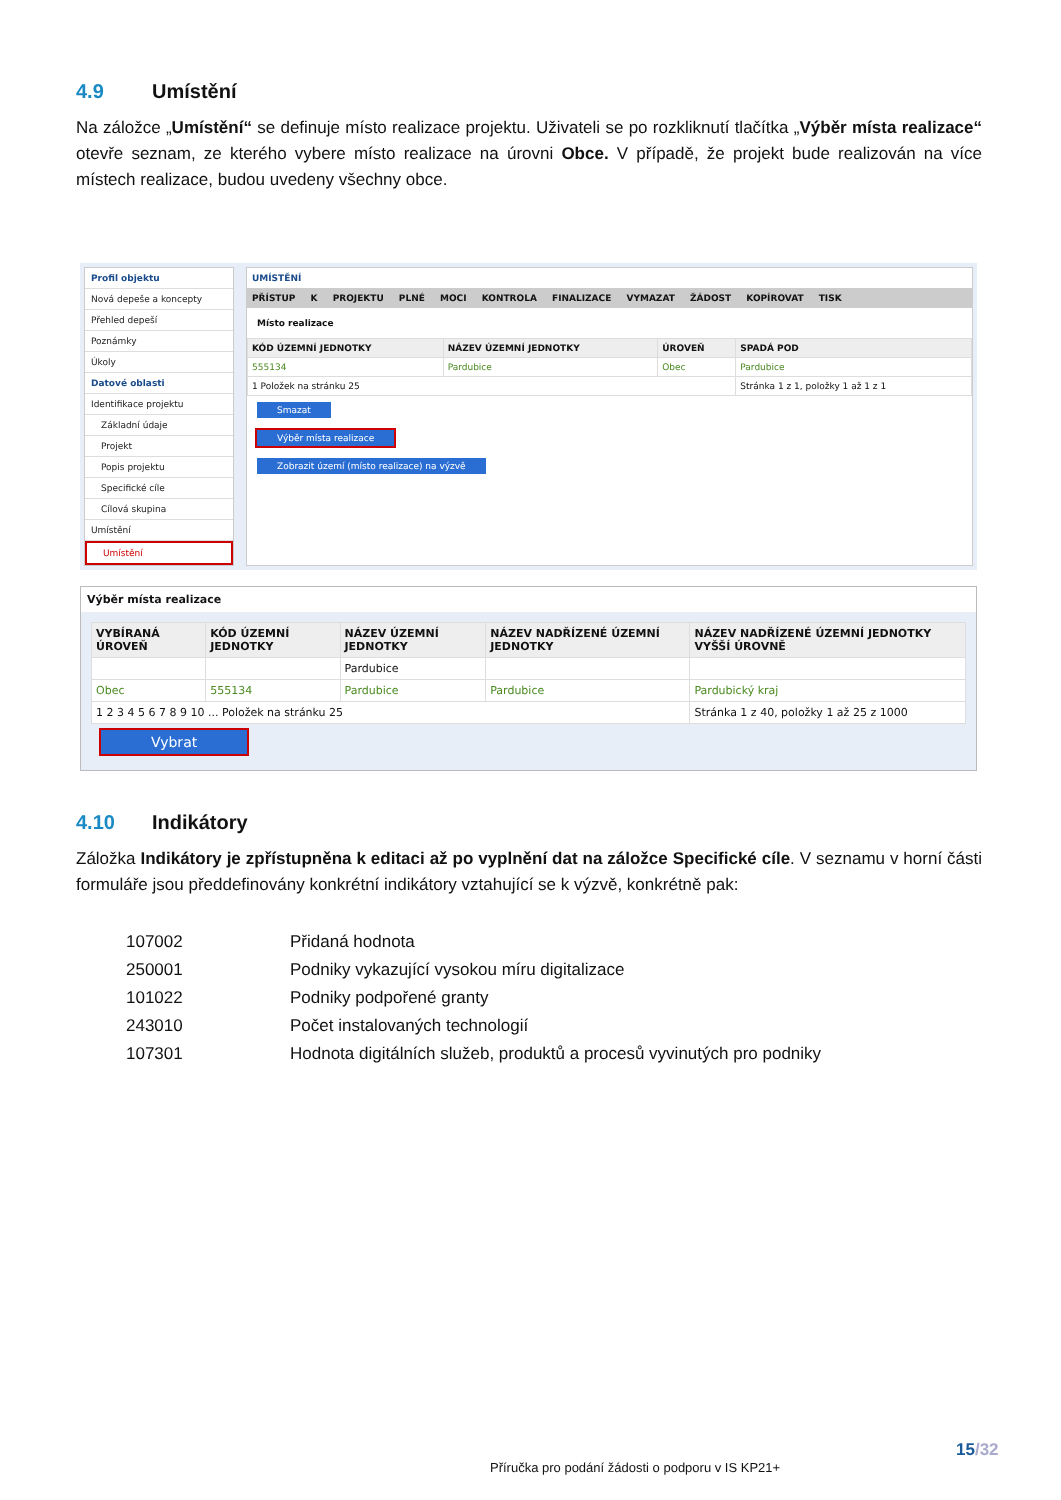4.9 Umístění
Na záložce „Umístění“ se definuje místo realizace projektu. Uživateli se po rozkliknutí tlačítka „Výběr místa realizace“ otevře seznam, ze kterého vybere místo realizace na úrovni Obce. V případě, že projekt bude realizován na více místech realizace, budou uvedeny všechny obce.
Profil objektu
Nová depeše a koncepty
Přehled depeší
Poznámky
Úkoly
Datové oblasti
Identifikace projektu
Základní údaje
Projekt
Popis projektu
Specifické cíle
Cílová skupina
Umístění
Umístění
UMÍSTĚNÍ
PŘÍSTUP K PROJEKTU PLNÉ MOCI KONTROLA FINALIZACE VYMAZAT ŽÁDOST KOPÍROVAT TISK
Místo realizace
| KÓD ÚZEMNÍ JEDNOTKY | NÁZEV ÚZEMNÍ JEDNOTKY | ÚROVEŇ | SPADÁ POD |
| --- | --- | --- | --- |
| 555134 | Pardubice | Obec | Pardubice |
| 1 Položek na stránku 25 | | | Stránka 1 z 1, položky 1 až 1 z 1 |
Smazat
Výběr místa realizace
Zobrazit území (místo realizace) na výzvě
Výběr místa realizace
| VYBÍRANÁ ÚROVEŇ | KÓD ÚZEMNÍ JEDNOTKY | NÁZEV ÚZEMNÍ JEDNOTKY | NÁZEV NADŘÍZENÉ ÚZEMNÍ JEDNOTKY | NÁZEV NADŘÍZENÉ ÚZEMNÍ JEDNOTKY VYŠŠÍ ÚROVNĚ |
| --- | --- | --- | --- | --- |
| | | Pardubice | | |
| Obec | 555134 | Pardubice | Pardubice | Pardubický kraj |
| 1 2 3 4 5 6 7 8 9 10 ... Položek na stránku 25 | | | | Stránka 1 z 40, položky 1 až 25 z 1000 |
Vybrat
4.10 Indikátory
Záložka Indikátory je zpřístupněna k editaci až po vyplnění dat na záložce Specifické cíle. V seznamu v horní části formuláře jsou předdefinovány konkrétní indikátory vztahující se k výzvě, konkrétně pak:
| 107002 | Přidaná hodnota |
| 250001 | Podniky vykazující vysokou míru digitalizace |
| 101022 | Podniky podpořené granty |
| 243010 | Počet instalovaných technologií |
| 107301 | Hodnota digitálních služeb, produktů a procesů vyvinutých pro podniky |
15/32
Příručka pro podání žádosti o podporu v IS KP21+